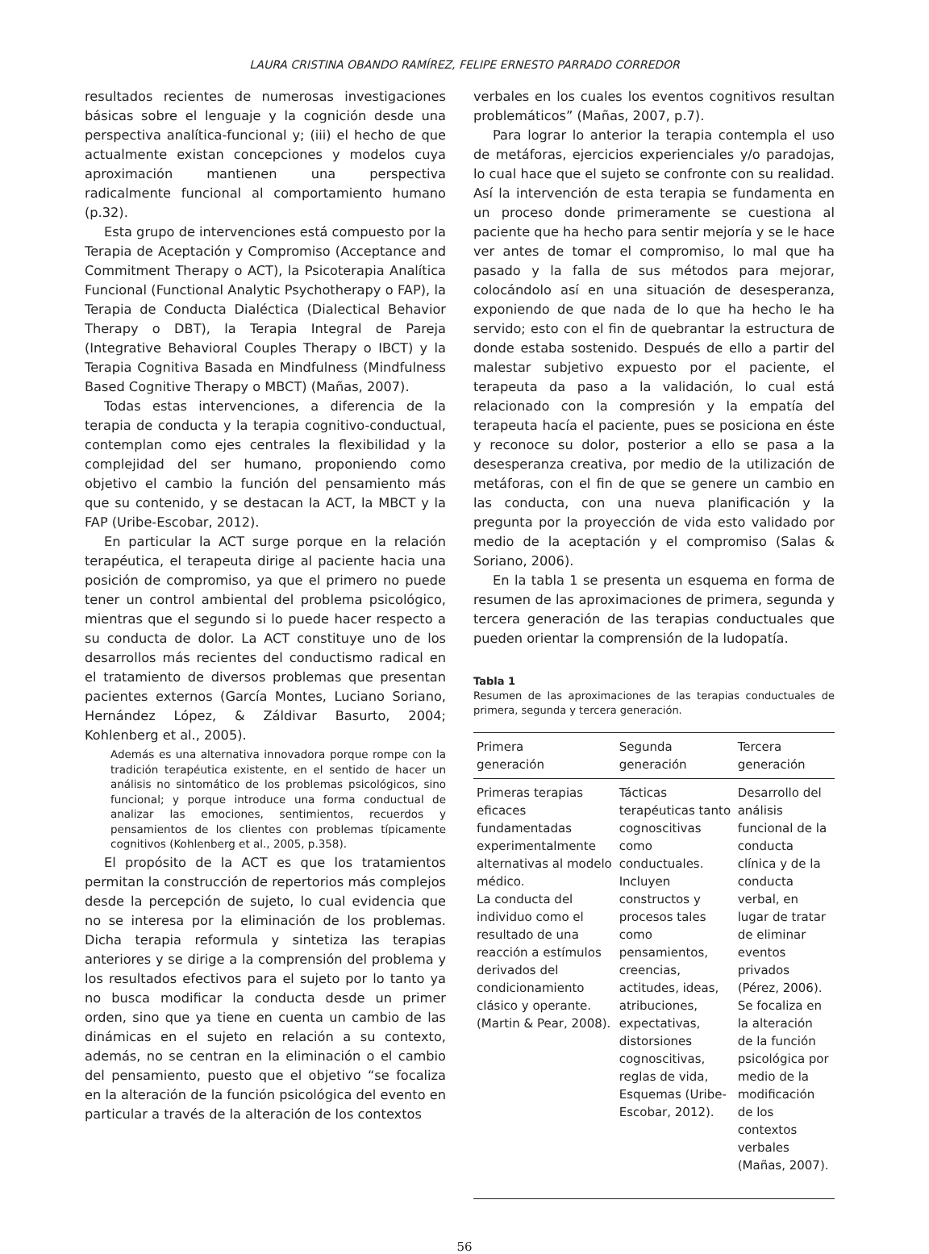LAURA CRISTINA OBANDO RAMÍREZ, FELIPE ERNESTO PARRADO CORREDOR
resultados recientes de numerosas investigaciones básicas sobre el lenguaje y la cognición desde una perspectiva analítica-funcional y; (iii) el hecho de que actualmente existan concepciones y modelos cuya aproximación mantienen una perspectiva radicalmente funcional al comportamiento humano (p.32).
Esta grupo de intervenciones está compuesto por la Terapia de Aceptación y Compromiso (Acceptance and Commitment Therapy o ACT), la Psicoterapia Analítica Funcional (Functional Analytic Psychotherapy o FAP), la Terapia de Conducta Dialéctica (Dialectical Behavior Therapy o DBT), la Terapia Integral de Pareja (Integrative Behavioral Couples Therapy o IBCT) y la Terapia Cognitiva Basada en Mindfulness (Mindfulness Based Cognitive Therapy o MBCT) (Mañas, 2007).
Todas estas intervenciones, a diferencia de la terapia de conducta y la terapia cognitivo-conductual, contemplan como ejes centrales la flexibilidad y la complejidad del ser humano, proponiendo como objetivo el cambio la función del pensamiento más que su contenido, y se destacan la ACT, la MBCT y la FAP (Uribe-Escobar, 2012).
En particular la ACT surge porque en la relación terapéutica, el terapeuta dirige al paciente hacia una posición de compromiso, ya que el primero no puede tener un control ambiental del problema psicológico, mientras que el segundo si lo puede hacer respecto a su conducta de dolor. La ACT constituye uno de los desarrollos más recientes del conductismo radical en el tratamiento de diversos problemas que presentan pacientes externos (García Montes, Luciano Soriano, Hernández López, & Záldivar Basurto, 2004; Kohlenberg et al., 2005).
Además es una alternativa innovadora porque rompe con la tradición terapéutica existente, en el sentido de hacer un análisis no sintomático de los problemas psicológicos, sino funcional; y porque introduce una forma conductual de analizar las emociones, sentimientos, recuerdos y pensamientos de los clientes con problemas típicamente cognitivos (Kohlenberg et al., 2005, p.358).
El propósito de la ACT es que los tratamientos permitan la construcción de repertorios más complejos desde la percepción de sujeto, lo cual evidencia que no se interesa por la eliminación de los problemas. Dicha terapia reformula y sintetiza las terapias anteriores y se dirige a la comprensión del problema y los resultados efectivos para el sujeto por lo tanto ya no busca modificar la conducta desde un primer orden, sino que ya tiene en cuenta un cambio de las dinámicas en el sujeto en relación a su contexto, además, no se centran en la eliminación o el cambio del pensamiento, puesto que el objetivo “se focaliza en la alteración de la función psicológica del evento en particular a través de la alteración de los contextos
verbales en los cuales los eventos cognitivos resultan problemáticos” (Mañas, 2007, p.7).
Para lograr lo anterior la terapia contempla el uso de metáforas, ejercicios experienciales y/o paradojas, lo cual hace que el sujeto se confronte con su realidad. Así la intervención de esta terapia se fundamenta en un proceso donde primeramente se cuestiona al paciente que ha hecho para sentir mejoría y se le hace ver antes de tomar el compromiso, lo mal que ha pasado y la falla de sus métodos para mejorar, colocándolo así en una situación de desesperanza, exponiendo de que nada de lo que ha hecho le ha servido; esto con el fin de quebrantar la estructura de donde estaba sostenido. Después de ello a partir del malestar subjetivo expuesto por el paciente, el terapeuta da paso a la validación, lo cual está relacionado con la compresión y la empatía del terapeuta hacía el paciente, pues se posiciona en éste y reconoce su dolor, posterior a ello se pasa a la desesperanza creativa, por medio de la utilización de metáforas, con el fin de que se genere un cambio en las conducta, con una nueva planificación y la pregunta por la proyección de vida esto validado por medio de la aceptación y el compromiso (Salas & Soriano, 2006).
En la tabla 1 se presenta un esquema en forma de resumen de las aproximaciones de primera, segunda y tercera generación de las terapias conductuales que pueden orientar la comprensión de la ludopatía.
Tabla 1
Resumen de las aproximaciones de las terapias conductuales de primera, segunda y tercera generación.
| Primera generación | Segunda generación | Tercera generación |
| --- | --- | --- |
| Primeras terapias eficaces fundamentadas experimentalmente alternativas al modelo médico. La conducta del individuo como el resultado de una reacción a estímulos derivados del condicionamiento clásico y operante. (Martin & Pear, 2008). | Tácticas terapéuticas tanto cognoscitivas como conductuales. Incluyen constructos y procesos tales como pensamientos, creencias, actitudes, ideas, atribuciones, expectativas, distorsiones cognoscitivas, reglas de vida, Esquemas (Uribe-Escobar, 2012). | Desarrollo del análisis funcional de la conducta clínica y de la conducta verbal, en lugar de tratar de eliminar eventos privados (Pérez, 2006). Se focaliza en la alteración de la función psicológica por medio de la modificación de los contextos verbales (Mañas, 2007). |
56